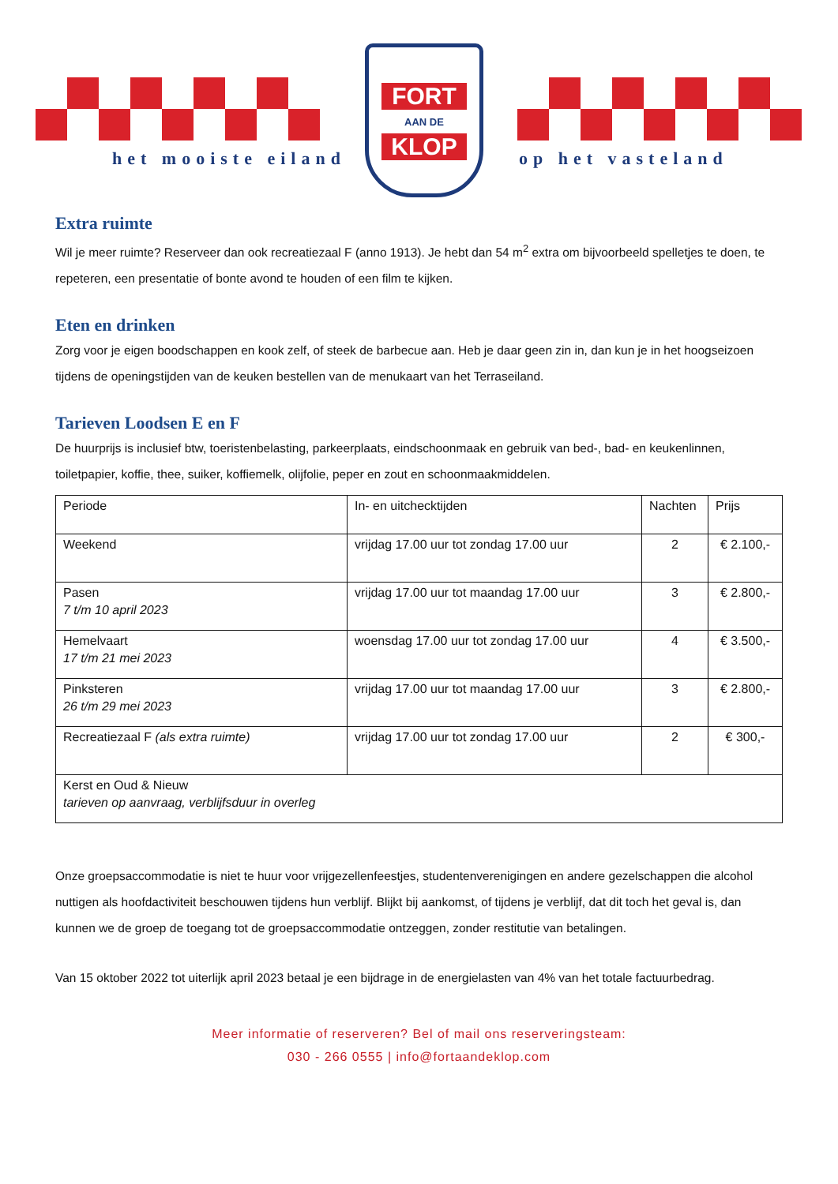het mooiste eiland
FORT
AAN DE
KLOP
op het vasteland
Extra ruimte
Wil je meer ruimte? Reserveer dan ook recreatiezaal F (anno 1913). Je hebt dan 54 m<sup>2</sup> extra om bijvoorbeeld spelletjes te doen, te repeteren, een presentatie of bonte avond te houden of een film te kijken.
Eten en drinken
Zorg voor je eigen boodschappen en kook zelf, of steek de barbecue aan. Heb je daar geen zin in, dan kun je in het hoogseizoen tijdens de openingstijden van de keuken bestellen van de menukaart van het Terraseiland.
Tarieven Loodsen E en F
De huurprijs is inclusief btw, toeristenbelasting, parkeerplaats, eindschoonmaak en gebruik van bed-, bad- en keukenlinnen, toiletpapier, koffie, thee, suiker, koffiemelk, olijfolie, peper en zout en schoonmaakmiddelen.
| Periode | In- en uitchecktijden | Nachten | Prijs |
| --- | --- | --- | --- |
| Weekend | vrijdag 17.00 uur tot zondag 17.00 uur | 2 | € 2.100,- |
| Pasen 7 t/m 10 april 2023 | vrijdag 17.00 uur tot maandag 17.00 uur | 3 | € 2.800,- |
| Hemelvaart 17 t/m 21 mei 2023 | woensdag 17.00 uur tot zondag 17.00 uur | 4 | € 3.500,- |
| Pinksteren 26 t/m 29 mei 2023 | vrijdag 17.00 uur tot maandag 17.00 uur | 3 | € 2.800,- |
| Recreatiezaal F (als extra ruimte) | vrijdag 17.00 uur tot zondag 17.00 uur | 2 | € 300,- |
| Kerst en Oud & Nieuw tarieven op aanvraag, verblijfsduur in overleg | | | |
Onze groepsaccommodatie is niet te huur voor vrijgezellenfeestjes, studentenverenigingen en andere gezelschappen die alcohol nuttigen als hoofdactiviteit beschouwen tijdens hun verblijf. Blijkt bij aankomst, of tijdens je verblijf, dat dit toch het geval is, dan kunnen we de groep de toegang tot de groepsaccommodatie ontzeggen, zonder restitutie van betalingen.
Van 15 oktober 2022 tot uiterlijk april 2023 betaal je een bijdrage in de energielasten van 4% van het totale factuurbedrag.
Meer informatie of reserveren? Bel of mail ons reserveringsteam:
030 - 266 0555 | info@fortaandeklop.com